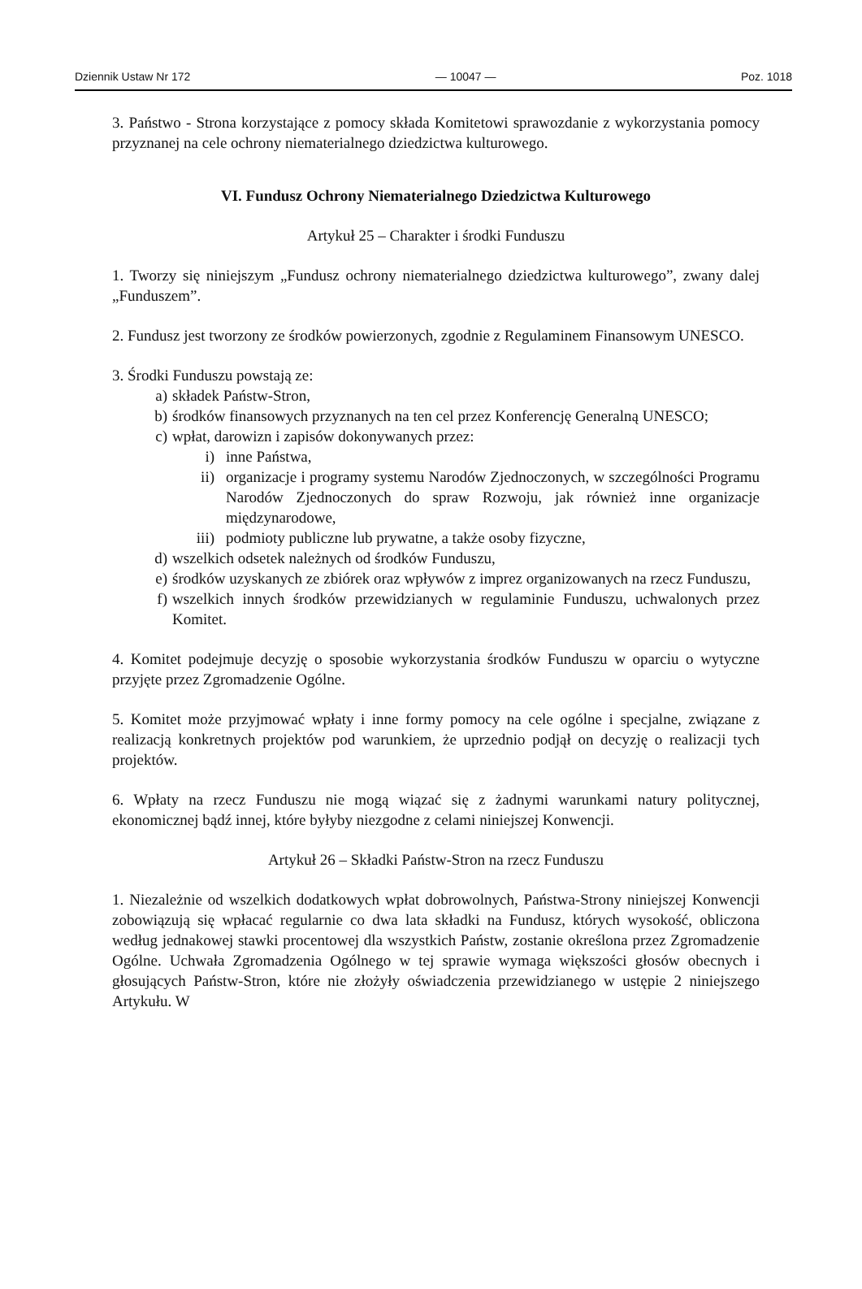Dziennik Ustaw Nr 172 — 10047 — Poz. 1018
3. Państwo - Strona korzystające z pomocy składa Komitetowi sprawozdanie z wykorzystania pomocy przyznanej na cele ochrony niematerialnego dziedzictwa kulturowego.
VI. Fundusz Ochrony Niematerialnego Dziedzictwa Kulturowego
Artykuł 25 – Charakter i środki Funduszu
1. Tworzy się niniejszym „Fundusz ochrony niematerialnego dziedzictwa kulturowego”, zwany dalej „Funduszem”.
2. Fundusz jest tworzony ze środków powierzonych, zgodnie z Regulaminem Finansowym UNESCO.
3. Środki Funduszu powstają ze:
a) składek Państw-Stron,
b) środków finansowych przyznanych na ten cel przez Konferencję Generalną UNESCO;
c) wpłat, darowizn i zapisów dokonywanych przez:
i) inne Państwa,
ii) organizacje i programy systemu Narodów Zjednoczonych, w szczególności Programu Narodów Zjednoczonych do spraw Rozwoju, jak również inne organizacje międzynarodowe,
iii) podmioty publiczne lub prywatne, a także osoby fizyczne,
d) wszelkich odsetek należnych od środków Funduszu,
e) środków uzyskanych ze zbiórek oraz wpływów z imprez organizowanych na rzecz Funduszu,
f) wszelkich innych środków przewidzianych w regulaminie Funduszu, uchwalonych przez Komitet.
4. Komitet podejmuje decyzję o sposobie wykorzystania środków Funduszu w oparciu o wytyczne przyjęte przez Zgromadzenie Ogólne.
5. Komitet może przyjmować wpłaty i inne formy pomocy na cele ogólne i specjalne, związane z realizacją konkretnych projektów pod warunkiem, że uprzednio podjął on decyzję o realizacji tych projektów.
6. Wpłaty na rzecz Funduszu nie mogą wiązać się z żadnymi warunkami natury politycznej, ekonomicznej bądź innej, które byłyby niezgodne z celami niniejszej Konwencji.
Artykuł 26 – Składki Państw-Stron na rzecz Funduszu
1. Niezależnie od wszelkich dodatkowych wpłat dobrowolnych, Państwa-Strony niniejszej Konwencji zobowiązują się wpłacać regularnie co dwa lata składki na Fundusz, których wysokość, obliczona według jednakowej stawki procentowej dla wszystkich Państw, zostanie określona przez Zgromadzenie Ogólne. Uchwała Zgromadzenia Ogólnego w tej sprawie wymaga większości głosów obecnych i głosujących Państw-Stron, które nie złożyły oświadczenia przewidzianego w ustępie 2 niniejszego Artykułu. W